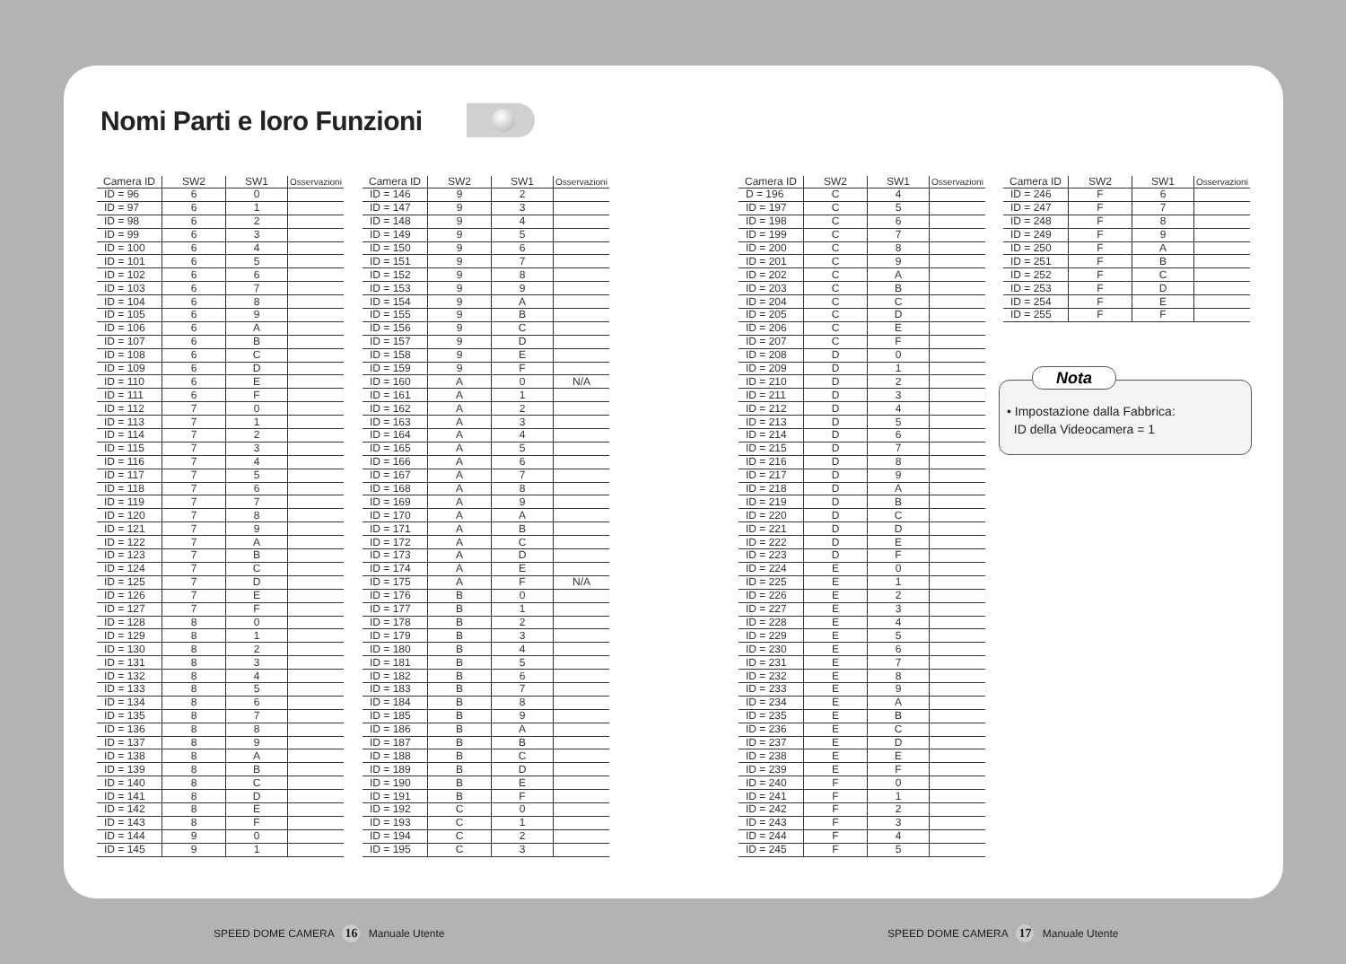Nomi Parti e loro Funzioni
| Camera ID | SW2 | SW1 | Osservazioni |
| --- | --- | --- | --- |
| ID = 96 | 6 | 0 | |
| ID = 97 | 6 | 1 | |
| ID = 98 | 6 | 2 | |
| ID = 99 | 6 | 3 | |
| ID = 100 | 6 | 4 | |
| ID = 101 | 6 | 5 | |
| ID = 102 | 6 | 6 | |
| ID = 103 | 6 | 7 | |
| ID = 104 | 6 | 8 | |
| ID = 105 | 6 | 9 | |
| ID = 106 | 6 | A | |
| ID = 107 | 6 | B | |
| ID = 108 | 6 | C | |
| ID = 109 | 6 | D | |
| ID = 110 | 6 | E | |
| ID = 111 | 6 | F | |
| ID = 112 | 7 | 0 | |
| ID = 113 | 7 | 1 | |
| ID = 114 | 7 | 2 | |
| ID = 115 | 7 | 3 | |
| ID = 116 | 7 | 4 | |
| ID = 117 | 7 | 5 | |
| ID = 118 | 7 | 6 | |
| ID = 119 | 7 | 7 | |
| ID = 120 | 7 | 8 | |
| ID = 121 | 7 | 9 | |
| ID = 122 | 7 | A | |
| ID = 123 | 7 | B | |
| ID = 124 | 7 | C | |
| ID = 125 | 7 | D | |
| ID = 126 | 7 | E | |
| ID = 127 | 7 | F | |
| ID = 128 | 8 | 0 | |
| ID = 129 | 8 | 1 | |
| ID = 130 | 8 | 2 | |
| ID = 131 | 8 | 3 | |
| ID = 132 | 8 | 4 | |
| ID = 133 | 8 | 5 | |
| ID = 134 | 8 | 6 | |
| ID = 135 | 8 | 7 | |
| ID = 136 | 8 | 8 | |
| ID = 137 | 8 | 9 | |
| ID = 138 | 8 | A | |
| ID = 139 | 8 | B | |
| ID = 140 | 8 | C | |
| ID = 141 | 8 | D | |
| ID = 142 | 8 | E | |
| ID = 143 | 8 | F | |
| ID = 144 | 9 | 0 | |
| ID = 145 | 9 | 1 | |
| Camera ID | SW2 | SW1 | Osservazioni |
| --- | --- | --- | --- |
| ID = 146 | 9 | 2 | |
| ID = 147 | 9 | 3 | |
| ID = 148 | 9 | 4 | |
| ID = 149 | 9 | 5 | |
| ID = 150 | 9 | 6 | |
| ID = 151 | 9 | 7 | |
| ID = 152 | 9 | 8 | |
| ID = 153 | 9 | 9 | |
| ID = 154 | 9 | A | |
| ID = 155 | 9 | B | |
| ID = 156 | 9 | C | |
| ID = 157 | 9 | D | |
| ID = 158 | 9 | E | |
| ID = 159 | 9 | F | |
| ID = 160 | A | 0 | N/A |
| ID = 161 | A | 1 | |
| ID = 162 | A | 2 | |
| ID = 163 | A | 3 | |
| ID = 164 | A | 4 | |
| ID = 165 | A | 5 | |
| ID = 166 | A | 6 | |
| ID = 167 | A | 7 | |
| ID = 168 | A | 8 | |
| ID = 169 | A | 9 | |
| ID = 170 | A | A | |
| ID = 171 | A | B | |
| ID = 172 | A | C | |
| ID = 173 | A | D | |
| ID = 174 | A | E | |
| ID = 175 | A | F | N/A |
| ID = 176 | B | 0 | |
| ID = 177 | B | 1 | |
| ID = 178 | B | 2 | |
| ID = 179 | B | 3 | |
| ID = 180 | B | 4 | |
| ID = 181 | B | 5 | |
| ID = 182 | B | 6 | |
| ID = 183 | B | 7 | |
| ID = 184 | B | 8 | |
| ID = 185 | B | 9 | |
| ID = 186 | B | A | |
| ID = 187 | B | B | |
| ID = 188 | B | C | |
| ID = 189 | B | D | |
| ID = 190 | B | E | |
| ID = 191 | B | F | |
| ID = 192 | C | 0 | |
| ID = 193 | C | 1 | |
| ID = 194 | C | 2 | |
| ID = 195 | C | 3 | |
| Camera ID | SW2 | SW1 | Osservazioni |
| --- | --- | --- | --- |
| D = 196 | C | 4 | |
| ID = 197 | C | 5 | |
| ID = 198 | C | 6 | |
| ID = 199 | C | 7 | |
| ID = 200 | C | 8 | |
| ID = 201 | C | 9 | |
| ID = 202 | C | A | |
| ID = 203 | C | B | |
| ID = 204 | C | C | |
| ID = 205 | C | D | |
| ID = 206 | C | E | |
| ID = 207 | C | F | |
| ID = 208 | D | 0 | |
| ID = 209 | D | 1 | |
| ID = 210 | D | 2 | |
| ID = 211 | D | 3 | |
| ID = 212 | D | 4 | |
| ID = 213 | D | 5 | |
| ID = 214 | D | 6 | |
| ID = 215 | D | 7 | |
| ID = 216 | D | 8 | |
| ID = 217 | D | 9 | |
| ID = 218 | D | A | |
| ID = 219 | D | B | |
| ID = 220 | D | C | |
| ID = 221 | D | D | |
| ID = 222 | D | E | |
| ID = 223 | D | F | |
| ID = 224 | E | 0 | |
| ID = 225 | E | 1 | |
| ID = 226 | E | 2 | |
| ID = 227 | E | 3 | |
| ID = 228 | E | 4 | |
| ID = 229 | E | 5 | |
| ID = 230 | E | 6 | |
| ID = 231 | E | 7 | |
| ID = 232 | E | 8 | |
| ID = 233 | E | 9 | |
| ID = 234 | E | A | |
| ID = 235 | E | B | |
| ID = 236 | E | C | |
| ID = 237 | E | D | |
| ID = 238 | E | E | |
| ID = 239 | E | F | |
| ID = 240 | F | 0 | |
| ID = 241 | F | 1 | |
| ID = 242 | F | 2 | |
| ID = 243 | F | 3 | |
| ID = 244 | F | 4 | |
| ID = 245 | F | 5 | |
| Camera ID | SW2 | SW1 | Osservazioni |
| --- | --- | --- | --- |
| ID = 246 | F | 6 | |
| ID = 247 | F | 7 | |
| ID = 248 | F | 8 | |
| ID = 249 | F | 9 | |
| ID = 250 | F | A | |
| ID = 251 | F | B | |
| ID = 252 | F | C | |
| ID = 253 | F | D | |
| ID = 254 | F | E | |
| ID = 255 | F | F | |
Nota
• Impostazione dalla Fabbrica:
ID della Videocamera = 1
SPEED DOME CAMERA 16 Manuale Utente
SPEED DOME CAMERA 17 Manuale Utente